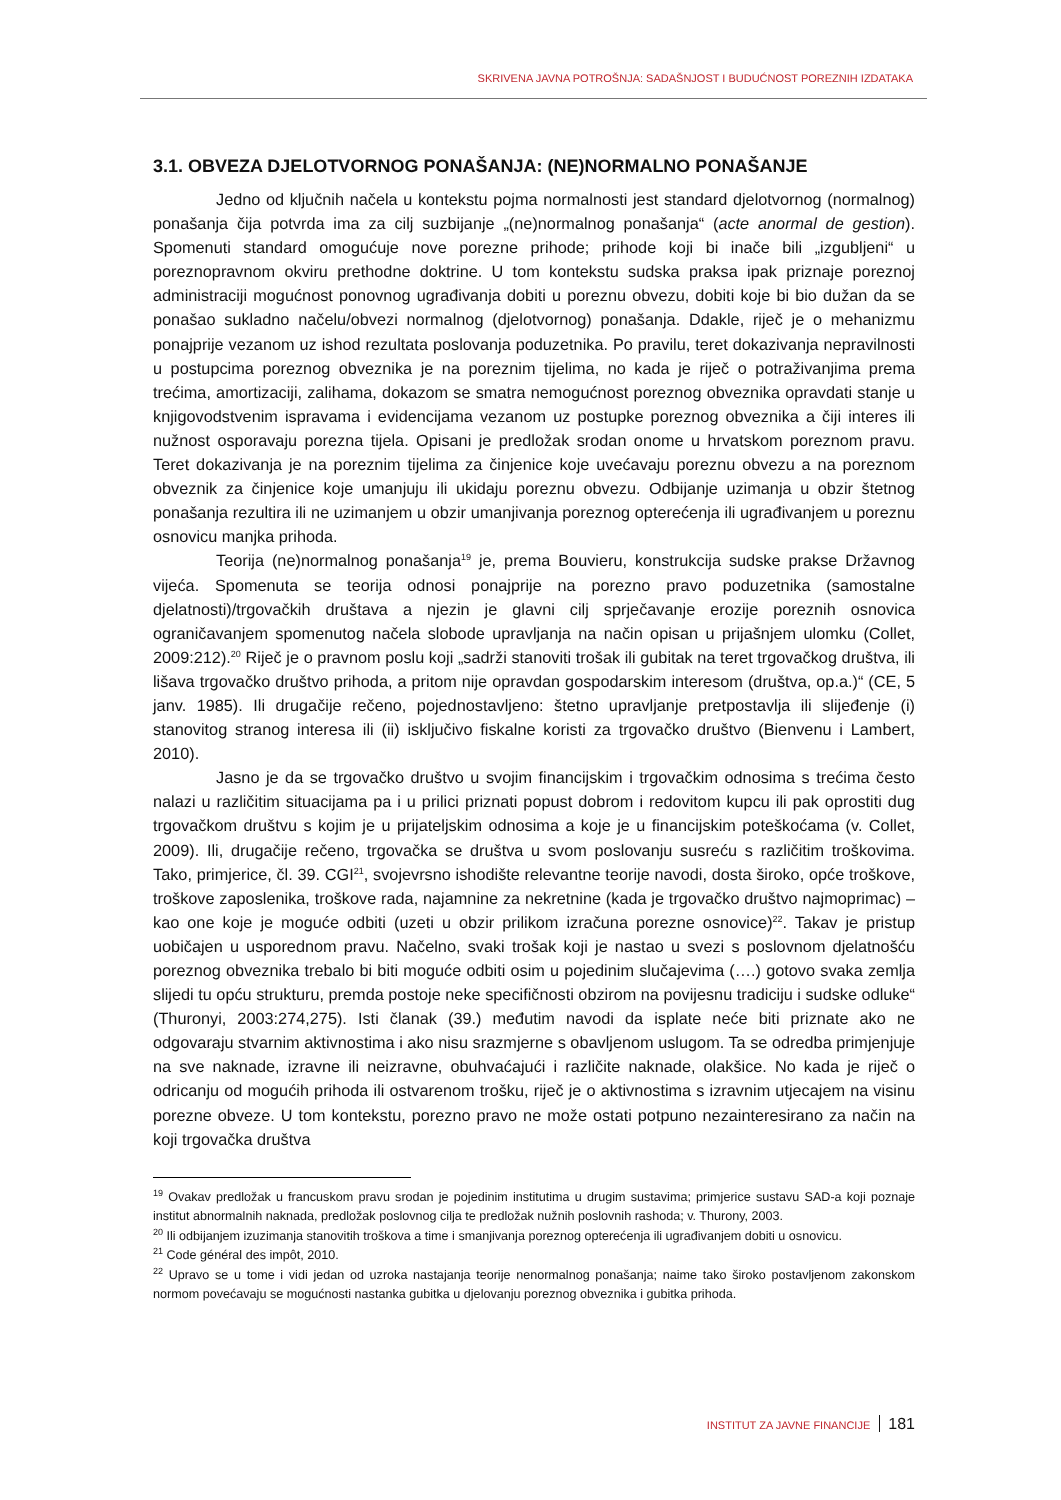SKRIVENA JAVNA POTROŠNJA: SADAŠNJOST I BUDUĆNOST POREZNIH IZDATAKA
3.1. OBVEZA DJELOTVORNOG PONAŠANJA: (NE)NORMALNO PONAŠANJE
Jedno od ključnih načela u kontekstu pojma normalnosti jest standard djelotvornog (normalnog) ponašanja čija potvrda ima za cilj suzbijanje „(ne)normalnog ponašanja“ (acte anormal de gestion). Spomenuti standard omogućuje nove porezne prihode; prihode koji bi inače bili „izgubljeni“ u poreznopravnom okviru prethodne doktrine. U tom kontekstu sudska praksa ipak priznaje poreznoj administraciji mogućnost ponovnog ugrađivanja dobiti u poreznu obvezu, dobiti koje bi bio dužan da se ponašao sukladno načelu/obvezi normalnog (djelotvornog) ponašanja. Ddakle, riječ je o mehanizmu ponajprije vezanom uz ishod rezultata poslovanja poduzetnika. Po pravilu, teret dokazivanja nepravilnosti u postupcima poreznog obveznika je na poreznim tijelima, no kada je riječ o potraživanjima prema trećima, amortizaciji, zalihama, dokazom se smatra nemogućnost poreznog obveznika opravdati stanje u knjigovodstvenim ispravama i evidencijama vezanom uz postupke poreznog obveznika a čiji interes ili nužnost osporavaju porezna tijela. Opisani je predložak srodan onome u hrvatskom poreznom pravu. Teret dokazivanja je na poreznim tijelima za činjenice koje uvećavaju poreznu obvezu a na poreznom obveznik za činjenice koje umanjuju ili ukidaju poreznu obvezu. Odbijanje uzimanja u obzir štetnog ponašanja rezultira ili ne uzimanjem u obzir umanjivanja poreznog opterećenja ili ugrađivanjem u poreznu osnovicu manjka prihoda.
Teorija (ne)normalnog ponašanja<sup>19</sup> je, prema Bouvieru, konstrukcija sudske prakse Državnog vijeća. Spomenuta se teorija odnosi ponajprije na porezno pravo poduzetnika (samostalne djelatnosti)/trgovačkih društava a njezin je glavni cilj sprječavanje erozije poreznih osnovica ograničavanjem spomenutog načela slobode upravljanja na način opisan u prijašnjem ulomku (Collet, 2009:212).<sup>20</sup> Riječ je o pravnom poslu koji „sadrži stanoviti trošak ili gubitak na teret trgovačkog društva, ili lišava trgovačko društvo prihoda, a pritom nije opravdan gospodarskim interesom (društva, op.a.)“ (CE, 5 janv. 1985). Ili drugačije rečeno, pojednostavljeno: štetno upravljanje pretpostavlja ili slijeđenje (i) stanovitog stranog interesa ili (ii) isključivo fiskalne koristi za trgovačko društvo (Bienvenu i Lambert, 2010).
Jasno je da se trgovačko društvo u svojim financijskim i trgovačkim odnosima s trećima često nalazi u različitim situacijama pa i u prilici priznati popust dobrom i redovitom kupcu ili pak oprostiti dug trgovačkom društvu s kojim je u prijateljskim odnosima a koje je u financijskim poteškoćama (v. Collet, 2009). Ili, drugačije rečeno, trgovačka se društva u svom poslovanju susreću s različitim troškovima. Tako, primjerice, čl. 39. CGI<sup>21</sup>, svojevrsno ishodište relevantne teorije navodi, dosta široko, opće troškove, troškove zaposlenika, troškove rada, najamnine za nekretnine (kada je trgovačko društvo najmoprimac) – kao one koje je moguće odbiti (uzeti u obzir prilikom izračuna porezne osnovice)<sup>22</sup>. Takav je pristup uobičajen u usporednom pravu. Načelno, svaki trošak koji je nastao u svezi s poslovnom djelatnošću poreznog obveznika trebalo bi biti moguće odbiti osim u pojedinim slučajevima (….) gotovo svaka zemlja slijedi tu opću strukturu, premda postoje neke specifičnosti obzirom na povijesnu tradiciju i sudske odluke“ (Thuronyi, 2003:274,275). Isti članak (39.) međutim navodi da isplate neće biti priznate ako ne odgovaraju stvarnim aktivnostima i ako nisu srazmjerne s obavljenom uslugom. Ta se odredba primjenjuje na sve naknade, izravne ili neizravne, obuhvaćajući i različite naknade, olakšice. No kada je riječ o odricanju od mogućih prihoda ili ostvarenom trošku, riječ je o aktivnostima s izravnim utjecajem na visinu porezne obveze. U tom kontekstu, porezno pravo ne može ostati potpuno nezainteresirano za način na koji trgovačka društva
<sup>19</sup> Ovakav predložak u francuskom pravu srodan je pojedinim institutima u drugim sustavima; primjerice sustavu SAD-a koji poznaje institut abnormalnih naknada, predložak poslovnog cilja te predložak nužnih poslovnih rashoda; v. Thurony, 2003.
<sup>20</sup> Ili odbijanjem izuzimanja stanovitih troškova a time i smanjivanja poreznog opterećenja ili ugrađivanjem dobiti u osnovicu.
<sup>21</sup> Code général des impôt, 2010.
<sup>22</sup> Upravo se u tome i vidi jedan od uzroka nastajanja teorije nenormalnog ponašanja; naime tako široko postavljenom zakonskom normom povećavaju se mogućnosti nastanka gubitka u djelovanju poreznog obveznika i gubitka prihoda.
INSTITUT ZA JAVNE FINANCIJE 181